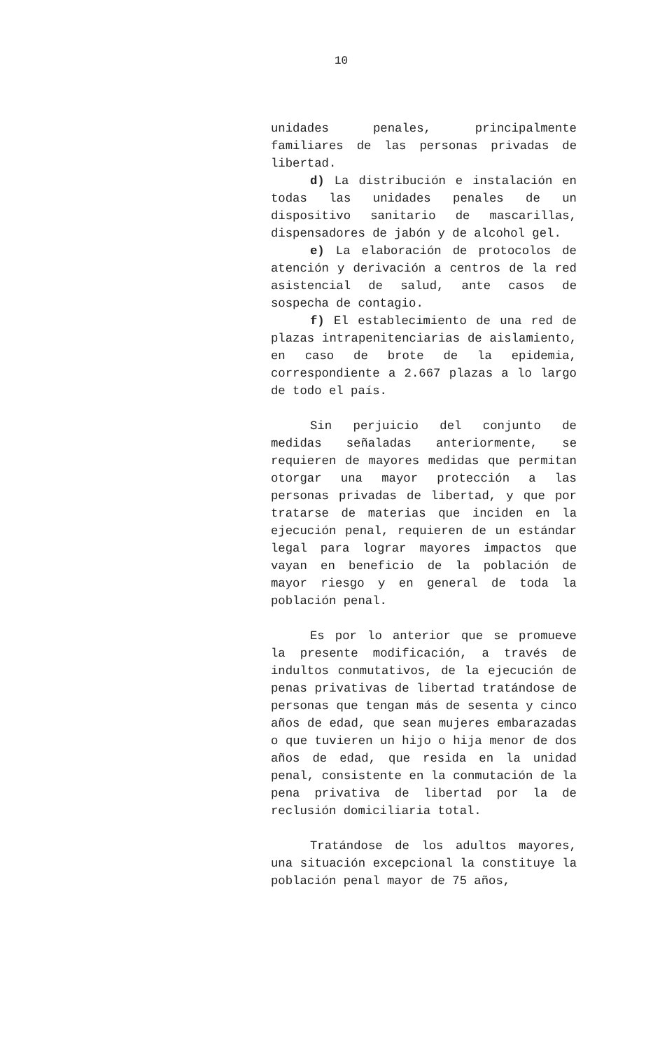10
unidades penales, principalmente familiares de las personas privadas de libertad.
d) La distribución e instalación en todas las unidades penales de un dispositivo sanitario de mascarillas, dispensadores de jabón y de alcohol gel.
e) La elaboración de protocolos de atención y derivación a centros de la red asistencial de salud, ante casos de sospecha de contagio.
f) El establecimiento de una red de plazas intrapenitenciarias de aislamiento, en caso de brote de la epidemia, correspondiente a 2.667 plazas a lo largo de todo el país.
Sin perjuicio del conjunto de medidas señaladas anteriormente, se requieren de mayores medidas que permitan otorgar una mayor protección a las personas privadas de libertad, y que por tratarse de materias que inciden en la ejecución penal, requieren de un estándar legal para lograr mayores impactos que vayan en beneficio de la población de mayor riesgo y en general de toda la población penal.
Es por lo anterior que se promueve la presente modificación, a través de indultos conmutativos, de la ejecución de penas privativas de libertad tratándose de personas que tengan más de sesenta y cinco años de edad, que sean mujeres embarazadas o que tuvieren un hijo o hija menor de dos años de edad, que resida en la unidad penal, consistente en la conmutación de la pena privativa de libertad por la de reclusión domiciliaria total.
Tratándose de los adultos mayores, una situación excepcional la constituye la población penal mayor de 75 años,